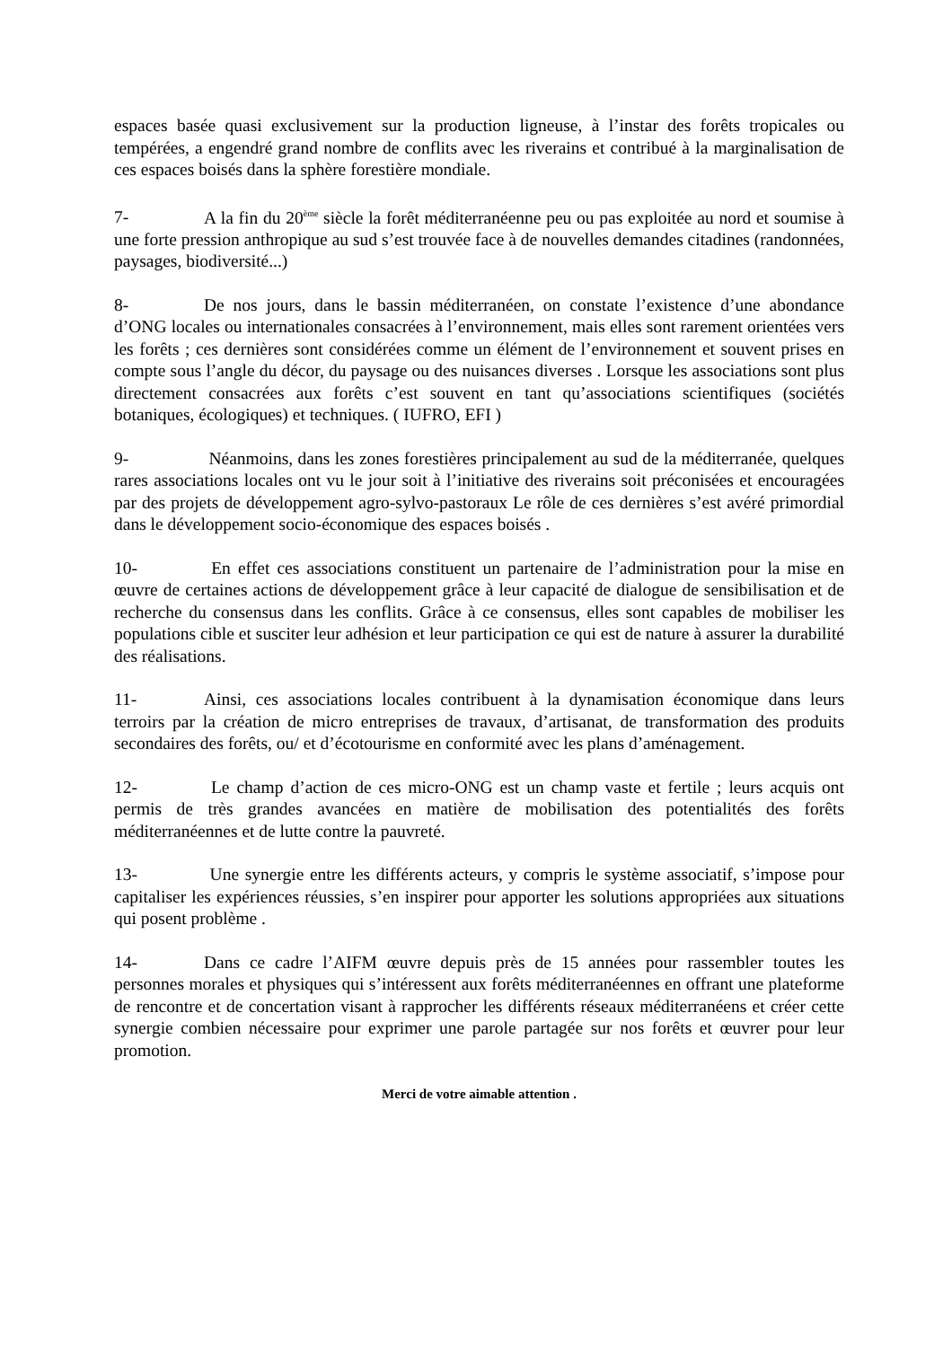espaces basée quasi exclusivement sur la production ligneuse, à l’instar des forêts tropicales ou tempérées, a engendré grand nombre de conflits avec les riverains et contribué à la marginalisation de ces espaces boisés dans la sphère forestière mondiale.
7- A la fin du 20<sup>ème</sup> siècle la forêt méditerranéenne peu ou pas exploitée au nord et soumise à une forte pression anthropique au sud s’est trouvée face à de nouvelles demandes citadines (randonnées, paysages, biodiversité...)
8- De nos jours, dans le bassin méditerranéen, on constate l’existence d’une abondance d’ONG locales ou internationales consacrées à l’environnement, mais elles sont rarement orientées vers les forêts ; ces dernières sont considérées comme un élément de l’environnement et souvent prises en compte sous l’angle du décor, du paysage ou des nuisances diverses . Lorsque les associations sont plus directement consacrées aux forêts c’est souvent en tant qu’associations scientifiques (sociétés botaniques, écologiques) et techniques. ( IUFRO, EFI )
9- Néanmoins, dans les zones forestières principalement au sud de la méditerranée, quelques rares associations locales ont vu le jour soit à l’initiative des riverains soit préconisées et encouragées par des projets de développement agro-sylvo-pastoraux Le rôle de ces dernières s’est avéré primordial dans le développement socio-économique des espaces boisés .
10- En effet ces associations constituent un partenaire de l’administration pour la mise en œuvre de certaines actions de développement grâce à leur capacité de dialogue de sensibilisation et de recherche du consensus dans les conflits. Grâce à ce consensus, elles sont capables de mobiliser les populations cible et susciter leur adhésion et leur participation ce qui est de nature à assurer la durabilité des réalisations.
11- Ainsi, ces associations locales contribuent à la dynamisation économique dans leurs terroirs par la création de micro entreprises de travaux, d’artisanat, de transformation des produits secondaires des forêts, ou/ et d’écotourisme en conformité avec les plans d’aménagement.
12- Le champ d’action de ces micro-ONG est un champ vaste et fertile ; leurs acquis ont permis de très grandes avancées en matière de mobilisation des potentialités des forêts méditerranéennes et de lutte contre la pauvreté.
13- Une synergie entre les différents acteurs, y compris le système associatif, s’impose pour capitaliser les expériences réussies, s’en inspirer pour apporter les solutions appropriées aux situations qui posent problème .
14- Dans ce cadre l’AIFM œuvre depuis près de 15 années pour rassembler toutes les personnes morales et physiques qui s’intéressent aux forêts méditerranéennes en offrant une plateforme de rencontre et de concertation visant à rapprocher les différents réseaux méditerranéens et créer cette synergie combien nécessaire pour exprimer une parole partagée sur nos forêts et œuvrer pour leur promotion.
Merci de votre aimable attention .